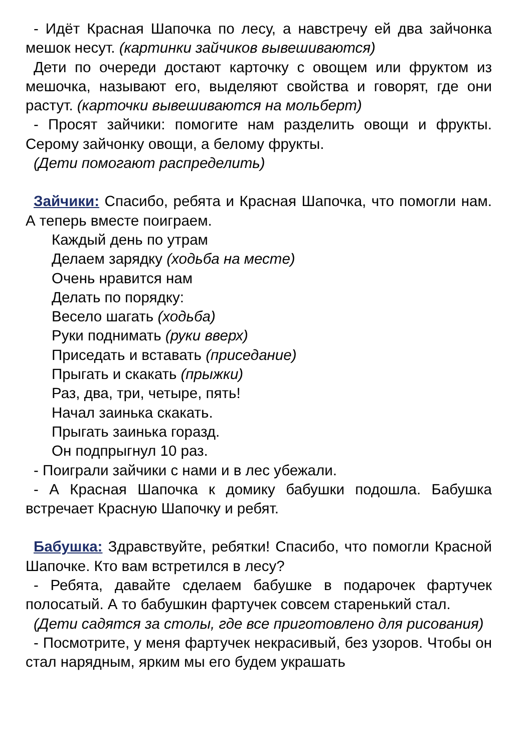- Идёт Красная Шапочка по лесу, а навстречу ей два зайчонка мешок несут. (картинки зайчиков вывешиваются)
Дети по очереди достают карточку с овощем или фруктом из мешочка, называют его, выделяют свойства и говорят, где они растут. (карточки вывешиваются на мольберт)
- Просят зайчики: помогите нам разделить овощи и фрукты. Серому зайчонку овощи, а белому фрукты.
(Дети помогают распределить)
Зайчики: Спасибо, ребята и Красная Шапочка, что помогли нам. А теперь вместе поиграем.
Каждый день по утрам
Делаем зарядку (ходьба на месте)
Очень нравится нам
Делать по порядку:
Весело шагать (ходьба)
Руки поднимать (руки вверх)
Приседать и вставать (приседание)
Прыгать и скакать (прыжки)
Раз, два, три, четыре, пять!
Начал заинька скакать.
Прыгать заинька горазд.
Он подпрыгнул 10 раз.
- Поиграли зайчики с нами и в лес убежали.
- А Красная Шапочка к домику бабушки подошла. Бабушка встречает Красную Шапочку и ребят.
Бабушка: Здравствуйте, ребятки! Спасибо, что помогли Красной Шапочке. Кто вам встретился в лесу?
- Ребята, давайте сделаем бабушке в подарочек фартучек полосатый. А то бабушкин фартучек совсем старенький стал.
(Дети садятся за столы, где все приготовлено для рисования)
- Посмотрите, у меня фартучек некрасивый, без узоров. Чтобы он стал нарядным, ярким мы его будем украшать